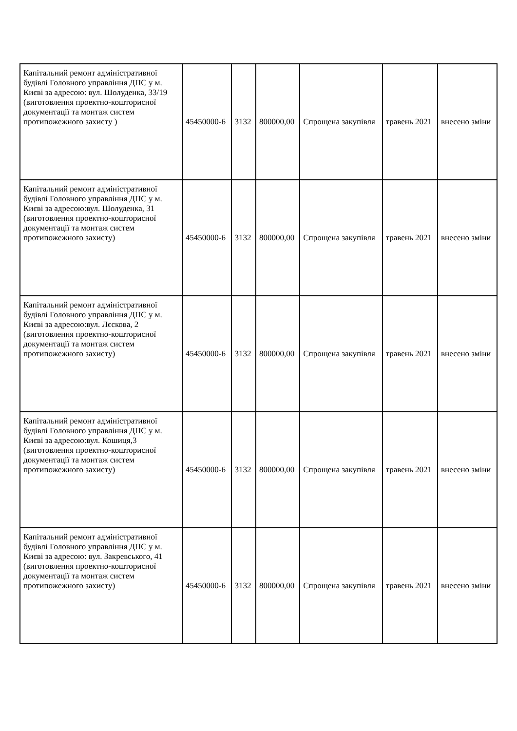| Капітальний ремонт адміністративної будівлі Головного управління ДПС у м. Києві за адресою: вул. Шолуденка, 33/19 (виготовлення проектно-кошторисної документації та монтаж систем протипожежного захисту ) | 45450000-6 | 3132 | 800000,00 | Спрощена закупівля | травень 2021 | внесено зміни |
| Капітальний ремонт адміністративної будівлі Головного управління ДПС у м. Києві за адресою:вул. Шолуденка, 31 (виготовлення проектно-кошторисної документації та монтаж систем протипожежного захисту) | 45450000-6 | 3132 | 800000,00 | Спрощена закупівля | травень 2021 | внесено зміни |
| Капітальний ремонт адміністративної будівлі Головного управління ДПС у м. Києві за адресою:вул. Лєскова, 2 (виготовлення проектно-кошторисної документації та монтаж систем протипожежного захисту) | 45450000-6 | 3132 | 800000,00 | Спрощена закупівля | травень 2021 | внесено зміни |
| Капітальний ремонт адміністративної будівлі Головного управління ДПС у м. Києві за адресою:вул. Кошиця,3 (виготовлення проектно-кошторисної документації та монтаж систем протипожежного захисту) | 45450000-6 | 3132 | 800000,00 | Спрощена закупівля | травень 2021 | внесено зміни |
| Капітальний ремонт адміністративної будівлі Головного управління ДПС у м. Києві за адресою: вул. Закревського, 41 (виготовлення проектно-кошторисної документації та монтаж систем протипожежного захисту) | 45450000-6 | 3132 | 800000,00 | Спрощена закупівля | травень 2021 | внесено зміни |